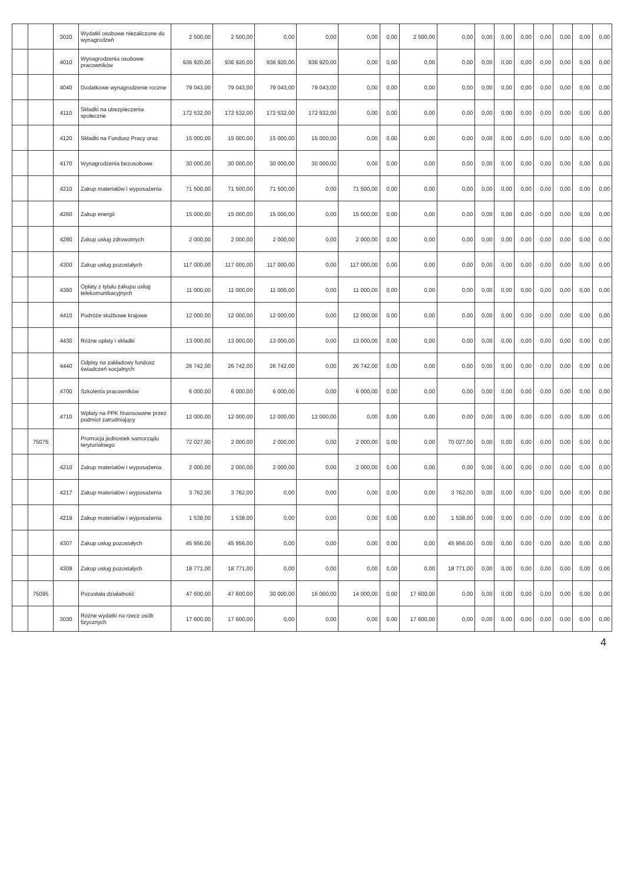| | | 3020 | Wydatki osobowe niezaliczone do wynagrodzeń | 2 500,00 | 2 500,00 | 0,00 | 0,00 | 0,00 | 0,00 | 2 500,00 | 0,00 | 0,00 | 0,00 | 0,00 | 0,00 | 0,00 | 0,00 | 0,00 |
| | | 4010 | Wynagrodzenia osobowe pracowników | 936 920,00 | 936 920,00 | 936 920,00 | 936 920,00 | 0,00 | 0,00 | 0,00 | 0,00 | 0,00 | 0,00 | 0,00 | 0,00 | 0,00 | 0,00 | 0,00 |
| | | 4040 | Dodatkowe wynagrodzenie roczne | 79 043,00 | 79 043,00 | 79 043,00 | 79 043,00 | 0,00 | 0,00 | 0,00 | 0,00 | 0,00 | 0,00 | 0,00 | 0,00 | 0,00 | 0,00 | 0,00 |
| | | 4110 | Składki na ubezpieczenia społeczne | 172 532,00 | 172 532,00 | 172 532,00 | 172 532,00 | 0,00 | 0,00 | 0,00 | 0,00 | 0,00 | 0,00 | 0,00 | 0,00 | 0,00 | 0,00 | 0,00 |
| | | 4120 | Składki na Fundusz Pracy oraz | 15 000,00 | 15 000,00 | 15 000,00 | 15 000,00 | 0,00 | 0,00 | 0,00 | 0,00 | 0,00 | 0,00 | 0,00 | 0,00 | 0,00 | 0,00 | 0,00 |
| | | 4170 | Wynagrodzenia bezosobowe | 30 000,00 | 30 000,00 | 30 000,00 | 30 000,00 | 0,00 | 0,00 | 0,00 | 0,00 | 0,00 | 0,00 | 0,00 | 0,00 | 0,00 | 0,00 | 0,00 |
| | | 4210 | Zakup materiałów i wyposażenia | 71 500,00 | 71 500,00 | 71 500,00 | 0,00 | 71 500,00 | 0,00 | 0,00 | 0,00 | 0,00 | 0,00 | 0,00 | 0,00 | 0,00 | 0,00 | 0,00 |
| | | 4260 | Zakup energii | 15 000,00 | 15 000,00 | 15 000,00 | 0,00 | 15 000,00 | 0,00 | 0,00 | 0,00 | 0,00 | 0,00 | 0,00 | 0,00 | 0,00 | 0,00 | 0,00 |
| | | 4280 | Zakup usług zdrowotnych | 2 000,00 | 2 000,00 | 2 000,00 | 0,00 | 2 000,00 | 0,00 | 0,00 | 0,00 | 0,00 | 0,00 | 0,00 | 0,00 | 0,00 | 0,00 | 0,00 |
| | | 4300 | Zakup usług pozostałych | 117 000,00 | 117 000,00 | 117 000,00 | 0,00 | 117 000,00 | 0,00 | 0,00 | 0,00 | 0,00 | 0,00 | 0,00 | 0,00 | 0,00 | 0,00 | 0,00 |
| | | 4360 | Opłaty z tytułu zakupu usług telekomunikacyjnych | 11 000,00 | 11 000,00 | 11 000,00 | 0,00 | 11 000,00 | 0,00 | 0,00 | 0,00 | 0,00 | 0,00 | 0,00 | 0,00 | 0,00 | 0,00 | 0,00 |
| | | 4410 | Podróże służbowe krajowe | 12 000,00 | 12 000,00 | 12 000,00 | 0,00 | 12 000,00 | 0,00 | 0,00 | 0,00 | 0,00 | 0,00 | 0,00 | 0,00 | 0,00 | 0,00 | 0,00 |
| | | 4430 | Różne opłaty i składki | 13 000,00 | 13 000,00 | 13 000,00 | 0,00 | 13 000,00 | 0,00 | 0,00 | 0,00 | 0,00 | 0,00 | 0,00 | 0,00 | 0,00 | 0,00 | 0,00 |
| | | 4440 | Odpisy na zakładowy fundusz świadczeń socjalnych | 26 742,00 | 26 742,00 | 26 742,00 | 0,00 | 26 742,00 | 0,00 | 0,00 | 0,00 | 0,00 | 0,00 | 0,00 | 0,00 | 0,00 | 0,00 | 0,00 |
| | | 4700 | Szkolenia pracowników | 6 000,00 | 6 000,00 | 6 000,00 | 0,00 | 6 000,00 | 0,00 | 0,00 | 0,00 | 0,00 | 0,00 | 0,00 | 0,00 | 0,00 | 0,00 | 0,00 |
| | | 4710 | Wpłaty na PPK finansowane przez podmiot zatrudniający | 12 000,00 | 12 000,00 | 12 000,00 | 12 000,00 | 0,00 | 0,00 | 0,00 | 0,00 | 0,00 | 0,00 | 0,00 | 0,00 | 0,00 | 0,00 | 0,00 |
| | 75075 | | Promocja jednostek samorządu terytorialnego | 72 027,00 | 2 000,00 | 2 000,00 | 0,00 | 2 000,00 | 0,00 | 0,00 | 70 027,00 | 0,00 | 0,00 | 0,00 | 0,00 | 0,00 | 0,00 | 0,00 |
| | | 4210 | Zakup materiałów i wyposażenia | 2 000,00 | 2 000,00 | 2 000,00 | 0,00 | 2 000,00 | 0,00 | 0,00 | 0,00 | 0,00 | 0,00 | 0,00 | 0,00 | 0,00 | 0,00 | 0,00 |
| | | 4217 | Zakup materiałów i wyposażenia | 3 762,00 | 3 762,00 | 0,00 | 0,00 | 0,00 | 0,00 | 0,00 | 3 762,00 | 0,00 | 0,00 | 0,00 | 0,00 | 0,00 | 0,00 | 0,00 |
| | | 4219 | Zakup materiałów i wyposażenia | 1 538,00 | 1 538,00 | 0,00 | 0,00 | 0,00 | 0,00 | 0,00 | 1 538,00 | 0,00 | 0,00 | 0,00 | 0,00 | 0,00 | 0,00 | 0,00 |
| | | 4307 | Zakup usług pozostałych | 45 956,00 | 45 956,00 | 0,00 | 0,00 | 0,00 | 0,00 | 0,00 | 45 956,00 | 0,00 | 0,00 | 0,00 | 0,00 | 0,00 | 0,00 | 0,00 |
| | | 4309 | Zakup usług pozostałych | 18 771,00 | 18 771,00 | 0,00 | 0,00 | 0,00 | 0,00 | 0,00 | 18 771,00 | 0,00 | 0,00 | 0,00 | 0,00 | 0,00 | 0,00 | 0,00 |
| | 75095 | | Pozostała działalność | 47 600,00 | 47 600,00 | 30 000,00 | 16 000,00 | 14 000,00 | 0,00 | 17 600,00 | 0,00 | 0,00 | 0,00 | 0,00 | 0,00 | 0,00 | 0,00 | 0,00 |
| | | 3030 | Różne wydatki na rzecz osób fizycznych | 17 600,00 | 17 600,00 | 0,00 | 0,00 | 0,00 | 0,00 | 17 600,00 | 0,00 | 0,00 | 0,00 | 0,00 | 0,00 | 0,00 | 0,00 | 0,00 |
4